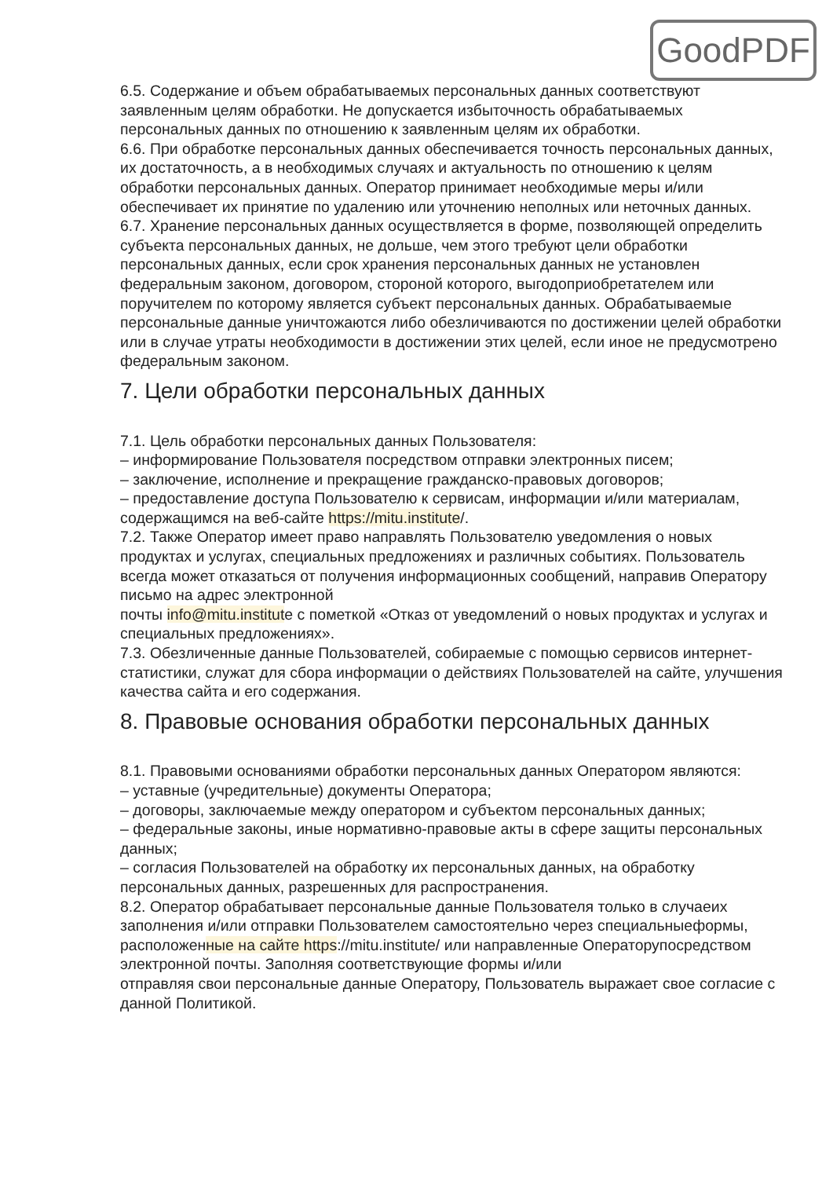GoodPDF
6.5. Содержание и объем обрабатываемых персональных данных соответствуют заявленным целям обработки. Не допускается избыточность обрабатываемых персональных данных по отношению к заявленным целям их обработки.
6.6. При обработке персональных данных обеспечивается точность персональных данных, их достаточность, а в необходимых случаях и актуальность по отношению к целям обработки персональных данных. Оператор принимает необходимые меры и/или обеспечивает их принятие по удалению или уточнению неполных или неточных данных.
6.7. Хранение персональных данных осуществляется в форме, позволяющей определить субъекта персональных данных, не дольше, чем этого требуют цели обработки персональных данных, если срок хранения персональных данных не установлен федеральным законом, договором, стороной которого, выгодоприобретателем или поручителем по которому является субъект персональных данных. Обрабатываемые персональные данные уничтожаются либо обезличиваются по достижении целей обработки или в случае утраты необходимости в достижении этих целей, если иное не предусмотрено федеральным законом.
7. Цели обработки персональных данных
7.1. Цель обработки персональных данных Пользователя:
– информирование Пользователя посредством отправки электронных писем;
– заключение, исполнение и прекращение гражданско-правовых договоров;
– предоставление доступа Пользователю к сервисам, информации и/или материалам, содержащимся на веб-сайте https://mitu.institute/.
7.2. Также Оператор имеет право направлять Пользователю уведомления о новых продуктах и услугах, специальных предложениях и различных событиях. Пользователь всегда может отказаться от получения информационных сообщений, направив Оператору письмо на адрес электронной
почты info@mitu.institute с пометкой «Отказ от уведомлений о новых продуктах и услугах и специальных предложениях».
7.3. Обезличенные данные Пользователей, собираемые с помощью сервисов интернет-статистики, служат для сбора информации о действиях Пользователей на сайте, улучшения качества сайта и его содержания.
8. Правовые основания обработки персональных данных
8.1. Правовыми основаниями обработки персональных данных Оператором являются:
– уставные (учредительные) документы Оператора;
– договоры, заключаемые между оператором и субъектом персональных данных;
– федеральные законы, иные нормативно-правовые акты в сфере защиты персональных данных;
– согласия Пользователей на обработку их персональных данных, на обработку персональных данных, разрешенных для распространения.
8.2. Оператор обрабатывает персональные данные Пользователя только в случаеих заполнения и/или отправки Пользователем самостоятельно через специальныеформы, расположенные на сайте https://mitu.institute/ или направленные Операторупосредством электронной почты. Заполняя соответствующие формы и/или
отправляя свои персональные данные Оператору, Пользователь выражает свое согласие с данной Политикой.